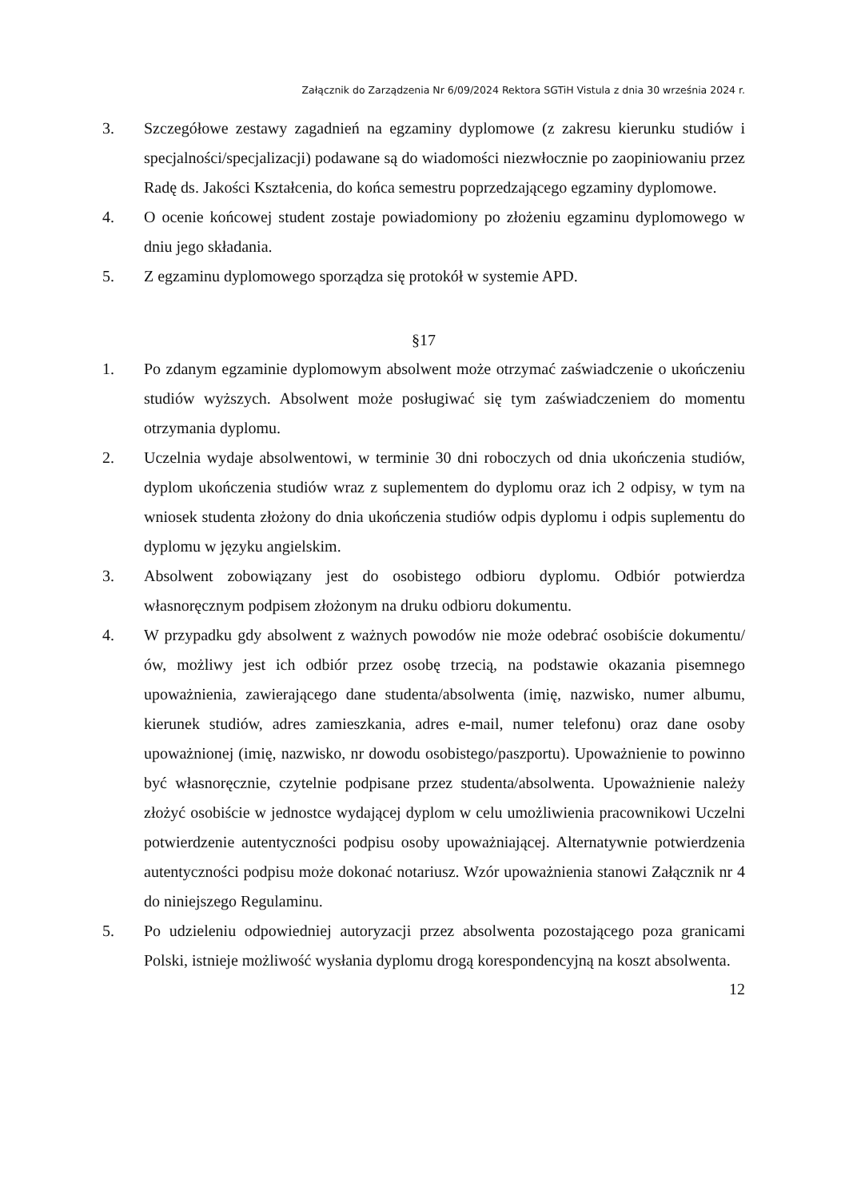Załącznik do Zarządzenia Nr 6/09/2024 Rektora SGTiH Vistula z dnia 30 września 2024 r.
3. Szczegółowe zestawy zagadnień na egzaminy dyplomowe (z zakresu kierunku studiów i specjalności/specjalizacji) podawane są do wiadomości niezwłocznie po zaopiniowaniu przez Radę ds. Jakości Kształcenia, do końca semestru poprzedzającego egzaminy dyplomowe.
4. O ocenie końcowej student zostaje powiadomiony po złożeniu egzaminu dyplomowego w dniu jego składania.
5. Z egzaminu dyplomowego sporządza się protokół w systemie APD.
§17
1. Po zdanym egzaminie dyplomowym absolwent może otrzymać zaświadczenie o ukończeniu studiów wyższych. Absolwent może posługiwać się tym zaświadczeniem do momentu otrzymania dyplomu.
2. Uczelnia wydaje absolwentowi, w terminie 30 dni roboczych od dnia ukończenia studiów, dyplom ukończenia studiów wraz z suplementem do dyplomu oraz ich 2 odpisy, w tym na wniosek studenta złożony do dnia ukończenia studiów odpis dyplomu i odpis suplementu do dyplomu w języku angielskim.
3. Absolwent zobowiązany jest do osobistego odbioru dyplomu. Odbiór potwierdza własnoręcznym podpisem złożonym na druku odbioru dokumentu.
4. W przypadku gdy absolwent z ważnych powodów nie może odebrać osobiście dokumentu/ów, możliwy jest ich odbiór przez osobę trzecią, na podstawie okazania pisemnego upoważnienia, zawierającego dane studenta/absolwenta (imię, nazwisko, numer albumu, kierunek studiów, adres zamieszkania, adres e-mail, numer telefonu) oraz dane osoby upoważnionej (imię, nazwisko, nr dowodu osobistego/paszportu). Upoważnienie to powinno być własnoręcznie, czytelnie podpisane przez studenta/absolwenta. Upoważnienie należy złożyć osobiście w jednostce wydającej dyplom w celu umożliwienia pracownikowi Uczelni potwierdzenie autentyczności podpisu osoby upoważniającej. Alternatywnie potwierdzenia autentyczności podpisu może dokonać notariusz. Wzór upoważnienia stanowi Załącznik nr 4 do niniejszego Regulaminu.
5. Po udzieleniu odpowiedniej autoryzacji przez absolwenta pozostającego poza granicami Polski, istnieje możliwość wysłania dyplomu drogą korespondencyjną na koszt absolwenta.
12